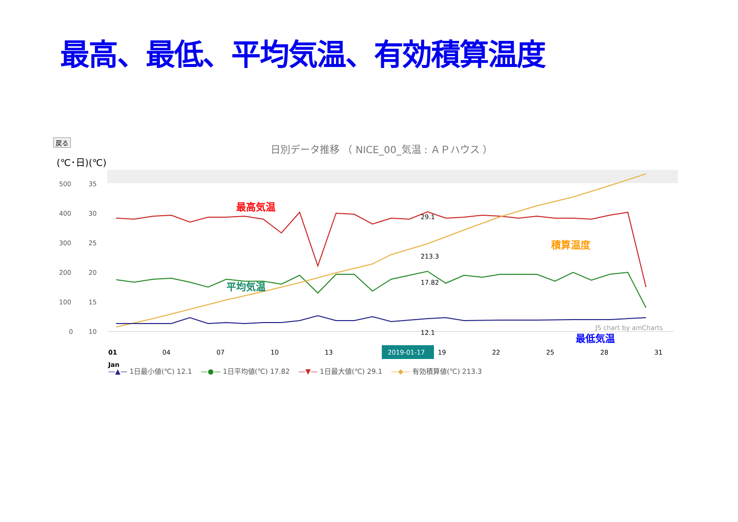最高、最低、平均気温、有効積算温度
戻る
日別データ推移 （ NICE_00_気温 : ＡＰハウス ）
(℃･日)(℃)
500
35
400
30
300
25
200
20
100
15
0
10
最高気温
積算温度
平均気温
最低気温
29.1
213.3
17.82
12.1
JS chart by amCharts
01
Jan
04
07
10
13
2019-01-17
19
22
25
28
31
—▲— 1日最小値(℃) 12.1 —●— 1日平均値(℃) 17.82 —▼— 1日最大値(℃) 29.1 —◆— 有効積算値(℃) 213.3